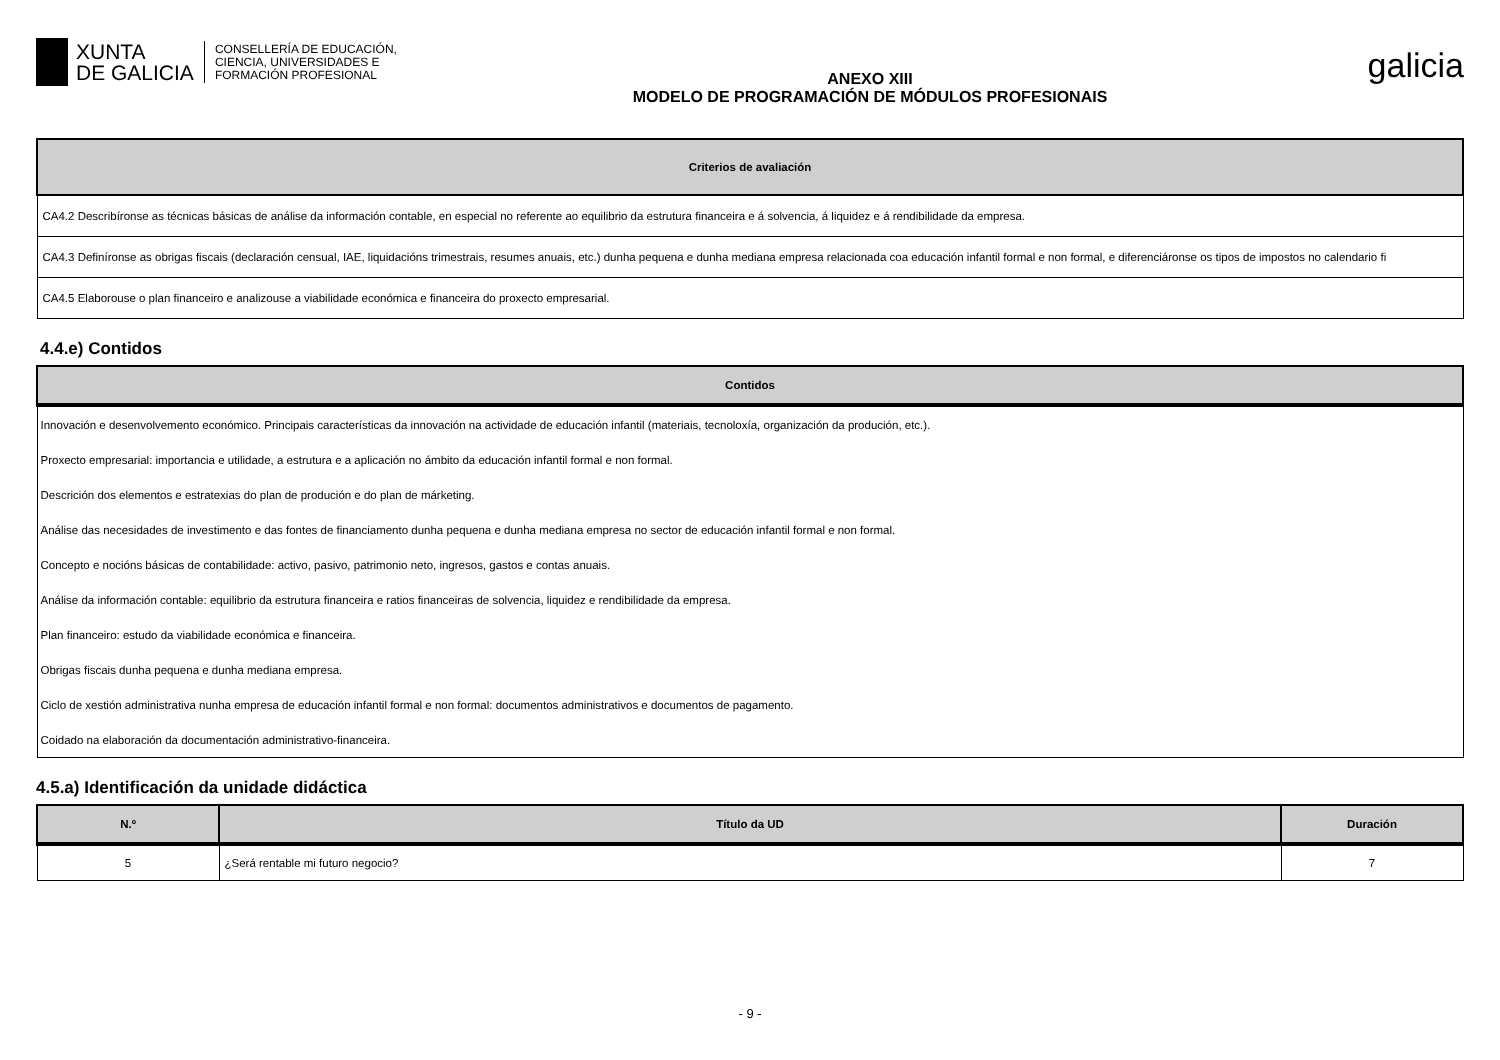XUNTA
DE GALICIA
CONSELLERÍA DE EDUCACIÓN,
CIENCIA, UNIVERSIDADES E
FORMACIÓN PROFESIONAL
ANEXO XIII
MODELO DE PROGRAMACIÓN DE MÓDULOS PROFESIONAIS
galicia
| Criterios de avaliación |
| --- |
| CA4.2 Describíronse as técnicas básicas de análise da información contable, en especial no referente ao equilibrio da estrutura financeira e á solvencia, á liquidez e á rendibilidade da empresa. |
| CA4.3 Definíronse as obrigas fiscais (declaración censual, IAE, liquidacións trimestrais, resumes anuais, etc.) dunha pequena e dunha mediana empresa relacionada coa educación infantil formal e non formal, e diferenciáronse os tipos de impostos no calendario fi |
| CA4.5 Elaborouse o plan financeiro e analizouse a viabilidade económica e financeira do proxecto empresarial. |
4.4.e) Contidos
| Contidos |
| --- |
| Innovación e desenvolvemento económico. Principais características da innovación na actividade de educación infantil (materiais, tecnoloxía, organización da produción, etc.). |
| Proxecto empresarial: importancia e utilidade, a estrutura e a aplicación no ámbito da educación infantil formal e non formal. |
| Descrición dos elementos e estratexias do plan de produción e do plan de márketing. |
| Análise das necesidades de investimento e das fontes de financiamento dunha pequena e dunha mediana empresa no sector de educación infantil formal e non formal. |
| Concepto e nocións básicas de contabilidade: activo, pasivo, patrimonio neto, ingresos, gastos e contas anuais. |
| Análise da información contable: equilibrio da estrutura financeira e ratios financeiras de solvencia, liquidez e rendibilidade da empresa. |
| Plan financeiro: estudo da viabilidade económica e financeira. |
| Obrigas fiscais dunha pequena e dunha mediana empresa. |
| Ciclo de xestión administrativa nunha empresa de educación infantil formal e non formal: documentos administrativos e documentos de pagamento. |
| Coidado na elaboración da documentación administrativo-financeira. |
4.5.a) Identificación da unidade didáctica
| N.º | Título da UD | Duración |
| --- | --- | --- |
| 5 | ¿Será rentable mi futuro negocio? | 7 |
- 9 -